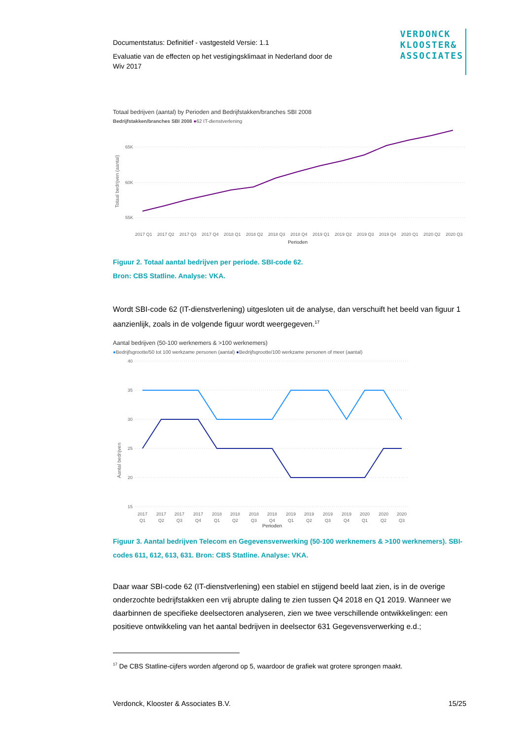Documentstatus: Definitief - vastgesteld Versie: 1.1
Evaluatie van de effecten op het vestigingsklimaat in Nederland door de Wiv 2017
VERDONCK
KLOOSTER&
ASSOCIATES
Totaal bedrijven (aantal) by Perioden and Bedrijfstakken/branches SBI 2008
Bedrijfstakken/branches SBI 2008 ●62 IT-dienstverlening
65K
60K
55K
Totaal bedrijven (aantal)
2017 Q1
2017 Q2
2017 Q3
2017 Q4
2018 Q1
2018 Q2
2018 Q3
2018 Q4
2019 Q1
2019 Q2
2019 Q3
2019 Q4
2020 Q1
2020 Q2
2020 Q3
Perioden
Figuur 2. Totaal aantal bedrijven per periode. SBI-code 62.
Bron: CBS Statline. Analyse: VKA.
Wordt SBI-code 62 (IT-dienstverlening) uitgesloten uit de analyse, dan verschuift het beeld van figuur 1 aanzienlijk, zoals in de volgende figuur wordt weergegeven.<sup>17</sup>
Aantal bedrijven (50-100 werknemers & >100 werknemers)
●Bedrijfsgrootte/50 tot 100 werkzame personen (aantal) ●Bedrijfsgrootte/100 werkzame personen of meer (aantal)
40
35
30
25
20
15
Aantal bedrijven
2017
2017
2017
2017
2018
2018
2018
2018
2019
2019
2019
2019
2020
2020
2020
Q1
Q2
Q3
Q4
Q1
Q2
Q3
Q4
Q1
Q2
Q3
Q4
Q1
Q2
Q3
Perioden
Figuur 3. Aantal bedrijven Telecom en Gegevensverwerking (50-100 werknemers & >100 werknemers). SBI-codes 611, 612, 613, 631. Bron: CBS Statline. Analyse: VKA.
Daar waar SBI-code 62 (IT-dienstverlening) een stabiel en stijgend beeld laat zien, is in de overige onderzochte bedrijfstakken een vrij abrupte daling te zien tussen Q4 2018 en Q1 2019. Wanneer we daarbinnen de specifieke deelsectoren analyseren, zien we twee verschillende ontwikkelingen: een positieve ontwikkeling van het aantal bedrijven in deelsector 631 Gegevensverwerking e.d.;
<sup>17</sup> De CBS Statline-cijfers worden afgerond op 5, waardoor de grafiek wat grotere sprongen maakt.
Verdonck, Klooster & Associates B.V. 15/25